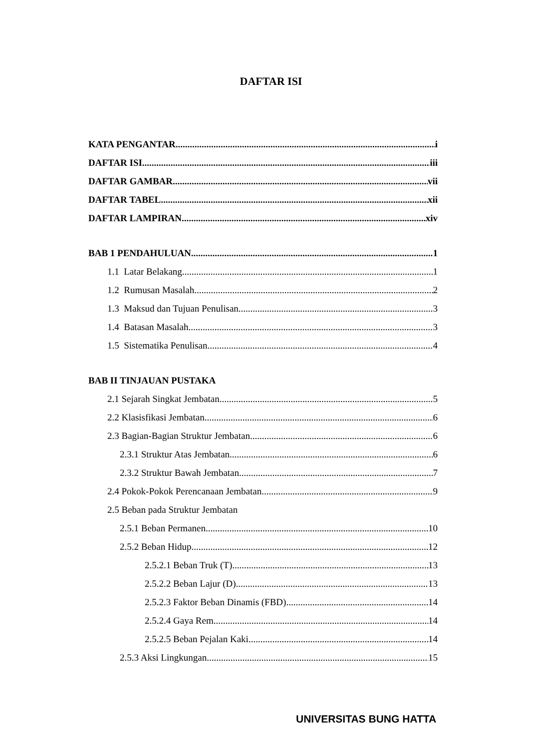DAFTAR ISI
KATA PENGANTAR i
DAFTAR ISI iii
DAFTAR GAMBAR vii
DAFTAR TABEL xii
DAFTAR LAMPIRAN xiv
BAB 1 PENDAHULUAN 1
1.1 Latar Belakang 1
1.2 Rumusan Masalah 2
1.3 Maksud dan Tujuan Penulisan 3
1.4 Batasan Masalah 3
1.5 Sistematika Penulisan 4
BAB II TINJAUAN PUSTAKA
2.1 Sejarah Singkat Jembatan 5
2.2 Klasisfikasi Jembatan 6
2.3 Bagian-Bagian Struktur Jembatan 6
2.3.1 Struktur Atas Jembatan 6
2.3.2 Struktur Bawah Jembatan 7
2.4 Pokok-Pokok Perencanaan Jembatan 9
2.5 Beban pada Struktur Jembatan
2.5.1 Beban Permanen 10
2.5.2 Beban Hidup 12
2.5.2.1 Beban Truk (T) 13
2.5.2.2 Beban Lajur (D) 13
2.5.2.3 Faktor Beban Dinamis (FBD) 14
2.5.2.4 Gaya Rem 14
2.5.2.5 Beban Pejalan Kaki 14
2.5.3 Aksi Lingkungan 15
UNIVERSITAS BUNG HATTA